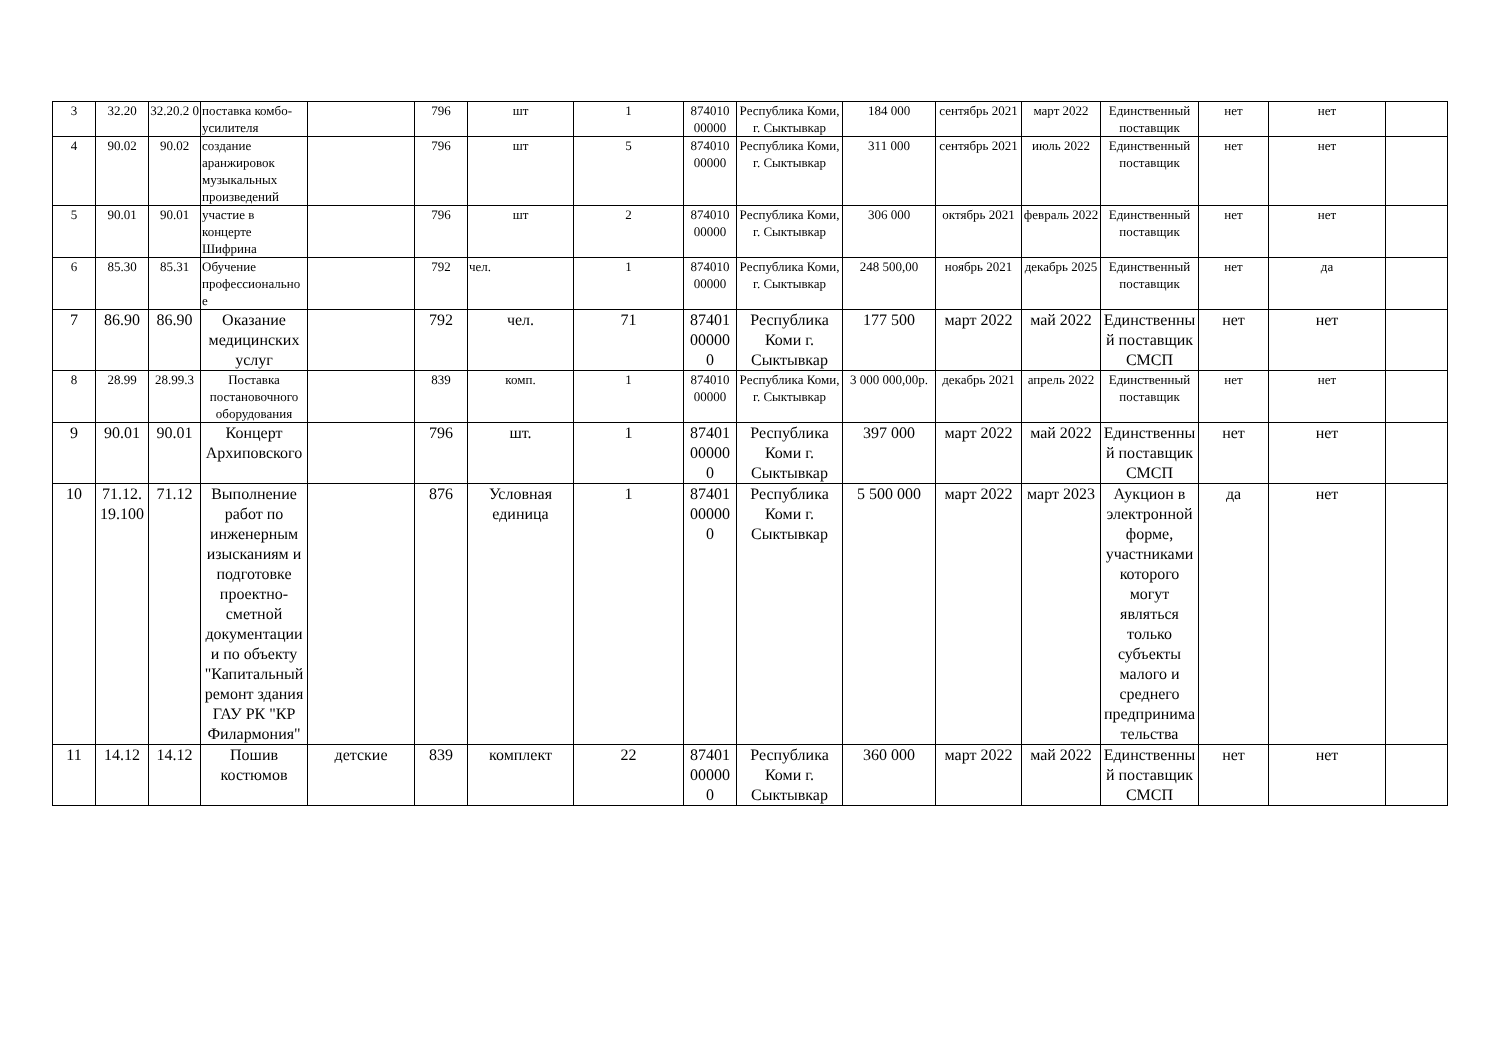| 3 | 32.20 | 32.20.2 0 | поставка комбо-усилителя | | 796 | шт | 1 | 874010 00000 | Республика Коми, г. Сыктывкар | 184 000 | сентябрь 2021 | март 2022 | Единственный поставщик | нет | нет | |
| 4 | 90.02 | 90.02 | создание аранжировок музыкальных произведений | | 796 | шт | 5 | 874010 00000 | Республика Коми, г. Сыктывкар | 311 000 | сентябрь 2021 | июль 2022 | Единственный поставщик | нет | нет | |
| 5 | 90.01 | 90.01 | участие в концерте Шифрина | | 796 | шт | 2 | 874010 00000 | Республика Коми, г. Сыктывкар | 306 000 | октябрь 2021 | февраль 2022 | Единственный поставщик | нет | нет | |
| 6 | 85.30 | 85.31 | Обучение профессиональное | | 792 | чел. | 1 | 874010 00000 | Республика Коми, г. Сыктывкар | 248 500,00 | ноябрь 2021 | декабрь 2025 | Единственный поставщик | нет | да | |
| 7 | 86.90 | 86.90 | Оказание медицинских услуг | | 792 | чел. | 71 | 87401 00000 0 | Республика Коми г. Сыктывкар | 177 500 | март 2022 | май 2022 | Единственный поставщик СМСП | нет | нет | |
| 8 | 28.99 | 28.99.3 | Поставка постановочного оборудования | | 839 | комп. | 1 | 874010 00000 | Республика Коми, г. Сыктывкар | 3 000 000,00р. | декабрь 2021 | апрель 2022 | Единственный поставщик | нет | нет | |
| 9 | 90.01 | 90.01 | Концерт Архиповского | | 796 | шт. | 1 | 87401 00000 0 | Республика Коми г. Сыктывкар | 397 000 | март 2022 | май 2022 | Единственный поставщик СМСП | нет | нет | |
| 10 | 71.12. 19.100 | 71.12 | Выполнение работ по инженерным изысканиям и подготовке проектно-сметной документации и по объекту "Капитальный ремонт здания ГАУ РК "КР Филармония" | | 876 | Условная единица | 1 | 87401 00000 0 | Республика Коми г. Сыктывкар | 5 500 000 | март 2022 | март 2023 | Аукцион в электронной форме, участниками которого могут являться только субъекты малого и среднего предпринимательства | да | нет | |
| 11 | 14.12 | 14.12 | Пошив костюмов | детские | 839 | комплект | 22 | 87401 00000 0 | Республика Коми г. Сыктывкар | 360 000 | март 2022 | май 2022 | Единственный поставщик СМСП | нет | нет | |